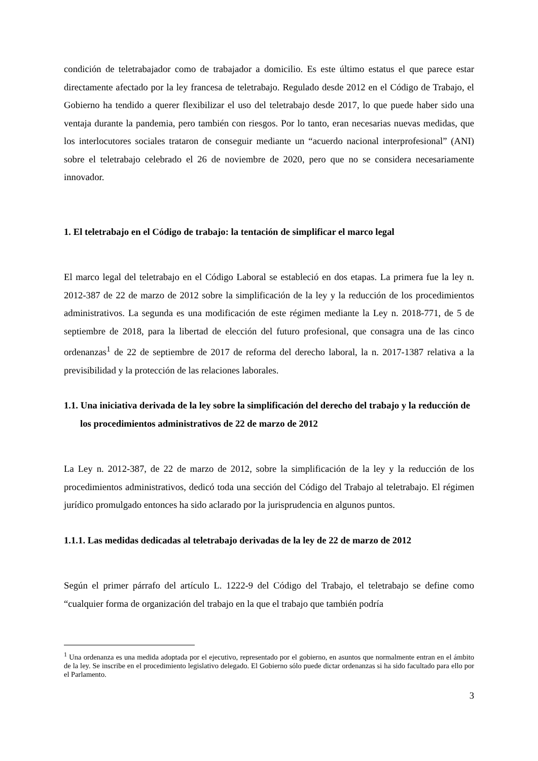condición de teletrabajador como de trabajador a domicilio. Es este último estatus el que parece estar directamente afectado por la ley francesa de teletrabajo. Regulado desde 2012 en el Código de Trabajo, el Gobierno ha tendido a querer flexibilizar el uso del teletrabajo desde 2017, lo que puede haber sido una ventaja durante la pandemia, pero también con riesgos. Por lo tanto, eran necesarias nuevas medidas, que los interlocutores sociales trataron de conseguir mediante un “acuerdo nacional interprofesional” (ANI) sobre el teletrabajo celebrado el 26 de noviembre de 2020, pero que no se considera necesariamente innovador.
1. El teletrabajo en el Código de trabajo: la tentación de simplificar el marco legal
El marco legal del teletrabajo en el Código Laboral se estableció en dos etapas. La primera fue la ley n. 2012-387 de 22 de marzo de 2012 sobre la simplificación de la ley y la reducción de los procedimientos administrativos. La segunda es una modificación de este régimen mediante la Ley n. 2018-771, de 5 de septiembre de 2018, para la libertad de elección del futuro profesional, que consagra una de las cinco ordenanzas<sup>1</sup> de 22 de septiembre de 2017 de reforma del derecho laboral, la n. 2017-1387 relativa a la previsibilidad y la protección de las relaciones laborales.
1.1. Una iniciativa derivada de la ley sobre la simplificación del derecho del trabajo y la reducción de los procedimientos administrativos de 22 de marzo de 2012
La Ley n. 2012-387, de 22 de marzo de 2012, sobre la simplificación de la ley y la reducción de los procedimientos administrativos, dedicó toda una sección del Código del Trabajo al teletrabajo. El régimen jurídico promulgado entonces ha sido aclarado por la jurisprudencia en algunos puntos.
1.1.1. Las medidas dedicadas al teletrabajo derivadas de la ley de 22 de marzo de 2012
Según el primer párrafo del artículo L. 1222-9 del Código del Trabajo, el teletrabajo se define como “cualquier forma de organización del trabajo en la que el trabajo que también podría
<sup>1</sup> Una ordenanza es una medida adoptada por el ejecutivo, representado por el gobierno, en asuntos que normalmente entran en el ámbito de la ley. Se inscribe en el procedimiento legislativo delegado. El Gobierno sólo puede dictar ordenanzas si ha sido facultado para ello por el Parlamento.
3